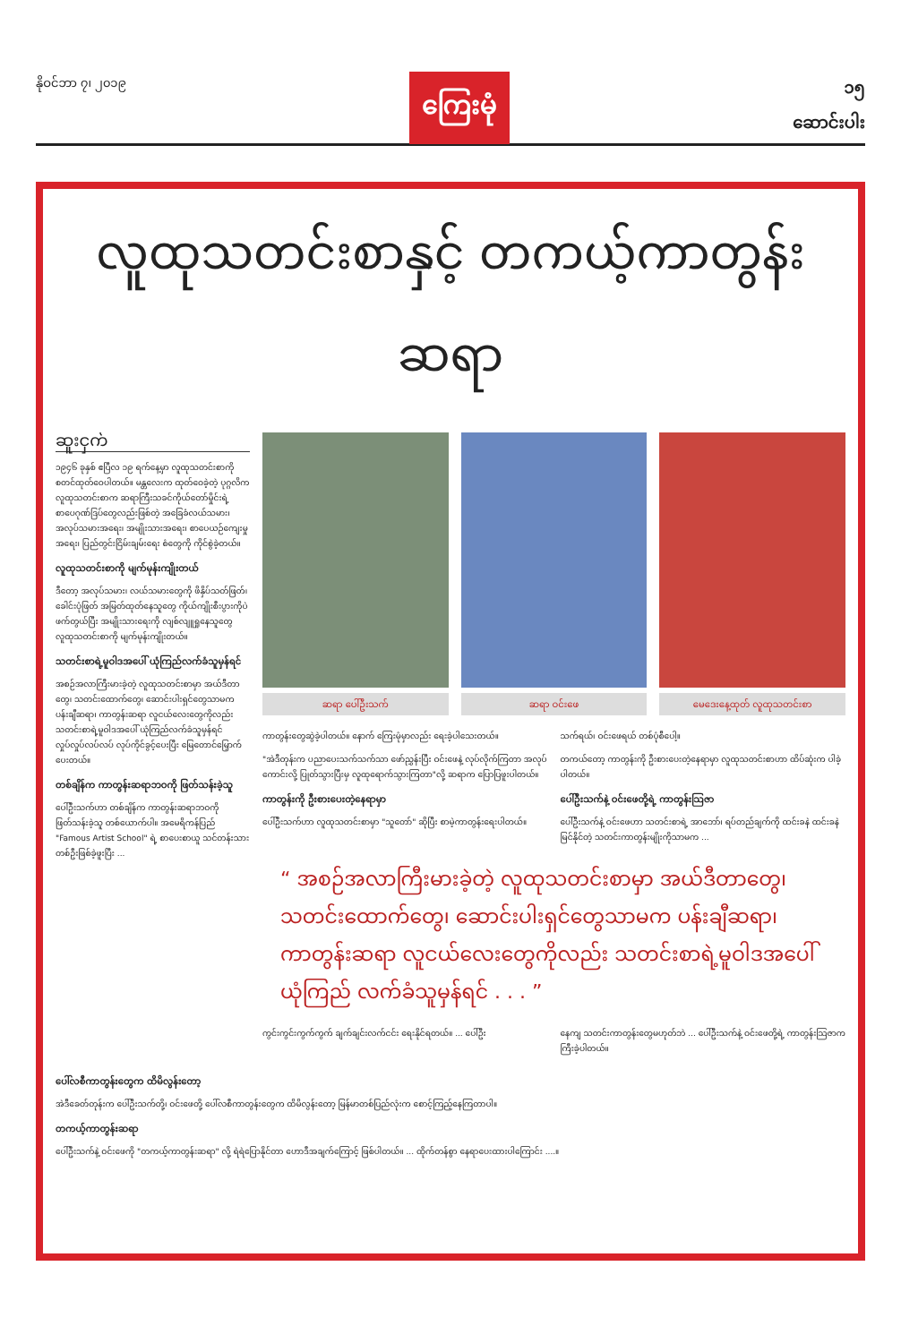နိုဝင်ဘာ ၇၊ ၂၀၁၉
ကြေးမုံ
၁၅
ဆောင်းပါး
လူထုသတင်းစာနှင့် တကယ့်ကာတွန်းဆရာ
ဆူးငှက်
၁၉၄၆ ခုနှစ် ဧပြီလ ၁၉ ရက်နေ့မှာ လူထုသတင်းစာကို စတင်ထုတ်ဝေပါတယ်။ မန္တလေးက ထုတ်ဝေခဲ့တဲ့ ပုဂ္ဂလိက လူထုသတင်းစာက ဆရာကြီးသခင်ကိုယ်တော်မှိုင်းရဲ့ စာပေဂုဏ်ဒြပ်တွေလည်းဖြစ်တဲ့ အခြေခံလယ်သမား၊ အလုပ်သမားအရေး၊ အမျိုးသားအရေး၊ စာပေယဉ်ကျေးမှုအရေး၊ ပြည်တွင်းငြိမ်းချမ်းရေး စံတွေကို ကိုင်စွဲခဲ့တယ်။
လူထုသတင်းစာကို မျက်မုန်းကျိုးတယ်
ဒီတော့ အလုပ်သမား၊ လယ်သမားတွေကို ဖိနှိပ်သတ်ဖြတ်၊ ခေါင်းပုံဖြတ် အမြတ်ထုတ်နေသူတွေ ကိုယ်ကျိုးစီးပွားကိုပဲ ဖက်တွယ်ပြီး အမျိုးသားရေးကို လျစ်လျူရှုနေသူတွေ လူထုသတင်းစာကို မျက်မုန်းကျိုးတယ်။
သတင်းစာရဲ့မူဝါဒအပေါ် ယုံကြည်လက်ခံသူမှန်ရင်
အစဉ်အလာကြီးမားခဲ့တဲ့ လူထုသတင်းစာမှာ အယ်ဒီတာတွေ၊ သတင်းထောက်တွေ၊ ဆောင်းပါးရှင်တွေသာမက ပန်းချီဆရာ၊ ကာတွန်းဆရာ လူငယ်လေးတွေကိုလည်း သတင်းစာရဲ့မူဝါဒအပေါ် ယုံကြည်လက်ခံသူမှန်ရင် လှုပ်လှုပ်လပ်လပ် လုပ်ကိုင်ခွင့်ပေးပြီး မြေတောင်မြှောက်ပေးတယ်။
တစ်ချိန်က ကာတွန်းဆရာဘဝကို ဖြတ်သန်းခဲ့သူ
ပေါ်ဦးသက်ဟာ တစ်ချိန်က ကာတွန်းဆရာဘဝကို ဖြတ်သန်းခဲ့သူ တစ်ယောက်ပါ။ အမေရိကန်ပြည် "Famous Artist School" ရဲ့ စာပေးစာယူ သင်တန်းသား တစ်ဦးဖြစ်ခဲ့ဖူးပြီး ...
ဆရာ ပေါ်ဦးသက် ဆရာ ဝင်းဖေ မေဒေးနေ့ထုတ် လူထုသတင်းစာ
ကာတွန်းတွေဆွဲခဲ့ပါတယ်။ နောက် ကြေးမုံမှာလည်း ရေးခဲ့ပါသေးတယ်။
"အဲဒီတုန်းက ပညာပေးသက်သက်သာ ဖော်ညွှန်းပြီး ဝင်းဖေနဲ့ လုပ်လိုက်ကြတာ အလုပ်ကောင်းလို့ ပြုတ်သွားပြီးမှ လူထုရောက်သွားကြတာ"လို့ ဆရာက ပြောပြဖူးပါတယ်။
ကာတွန်းကို ဦးစားပေးတဲ့နေရာမှာ
ပေါ်ဦးသက်ဟာ လူထုသတင်းစာမှာ "သူတော်" ဆိုပြီး စာမဲ့ကာတွန်းရေးပါတယ်။
သက်ရယ်၊ ဝင်းဖေရယ် တစ်ပုံစီပေါ့။
တကယ်တော့ ကာတွန်းကို ဦးစားပေးတဲ့နေရာမှာ လူထုသတင်းစာဟာ ထိပ်ဆုံးက ပါခဲ့ပါတယ်။
ပေါ်ဦးသက်နဲ့ ဝင်းဖေတို့ရဲ့ ကာတွန်းသြဇာ
ပေါ်ဦးသက်နဲ့ ဝင်းဖေဟာ သတင်းစာရဲ့ အာဘော်၊ ရပ်တည်ချက်ကို ထင်းခနဲ ထင်းခနဲ မြင်နိုင်တဲ့ သတင်းကာတွန်းမျိုးကိုသာမက ...
“ အစဉ်အလာကြီးမားခဲ့တဲ့ လူထုသတင်းစာမှာ အယ်ဒီတာတွေ၊ သတင်းထောက်တွေ၊ ဆောင်းပါးရှင်တွေသာမက ပန်းချီဆရာ၊ ကာတွန်းဆရာ လူငယ်လေးတွေကိုလည်း သတင်းစာရဲ့မူဝါဒအပေါ် ယုံကြည် လက်ခံသူမှန်ရင် . . . ”
ကွင်းကွင်းကွက်ကွက် ချက်ချင်းလက်ငင်း ရေးနိုင်ရတယ်။ ... ပေါ်ဦး
နေကျ သတင်းကာတွန်းတွေမဟုတ်ဘဲ ... ပေါ်ဦးသက်နဲ့ ဝင်းဖေတို့ရဲ့ ကာတွန်းသြဇာက ကြီးခဲ့ပါတယ်။
ပေါ်လစီကာတွန်းတွေက ထိမိလွန်းတော့
အဲဒီခေတ်တုန်းက ပေါ်ဦးသက်တို့၊ ဝင်းဖေတို့ ပေါ်လစီကာတွန်းတွေက ထိမိလွန်းတော့ မြန်မာတစ်ပြည်လုံးက စောင့်ကြည့်နေကြတာပါ။
တကယ့်ကာတွန်းဆရာ
ပေါ်ဦးသက်နဲ့ ဝင်းဖေကို "တကယ့်ကာတွန်းဆရာ" လို့ ရဲရဲပြောနိုင်တာ ဟောဒီအချက်ကြောင့် ဖြစ်ပါတယ်။ ... ထိုက်တန်စွာ နေရာပေးထားပါကြောင်း ....။